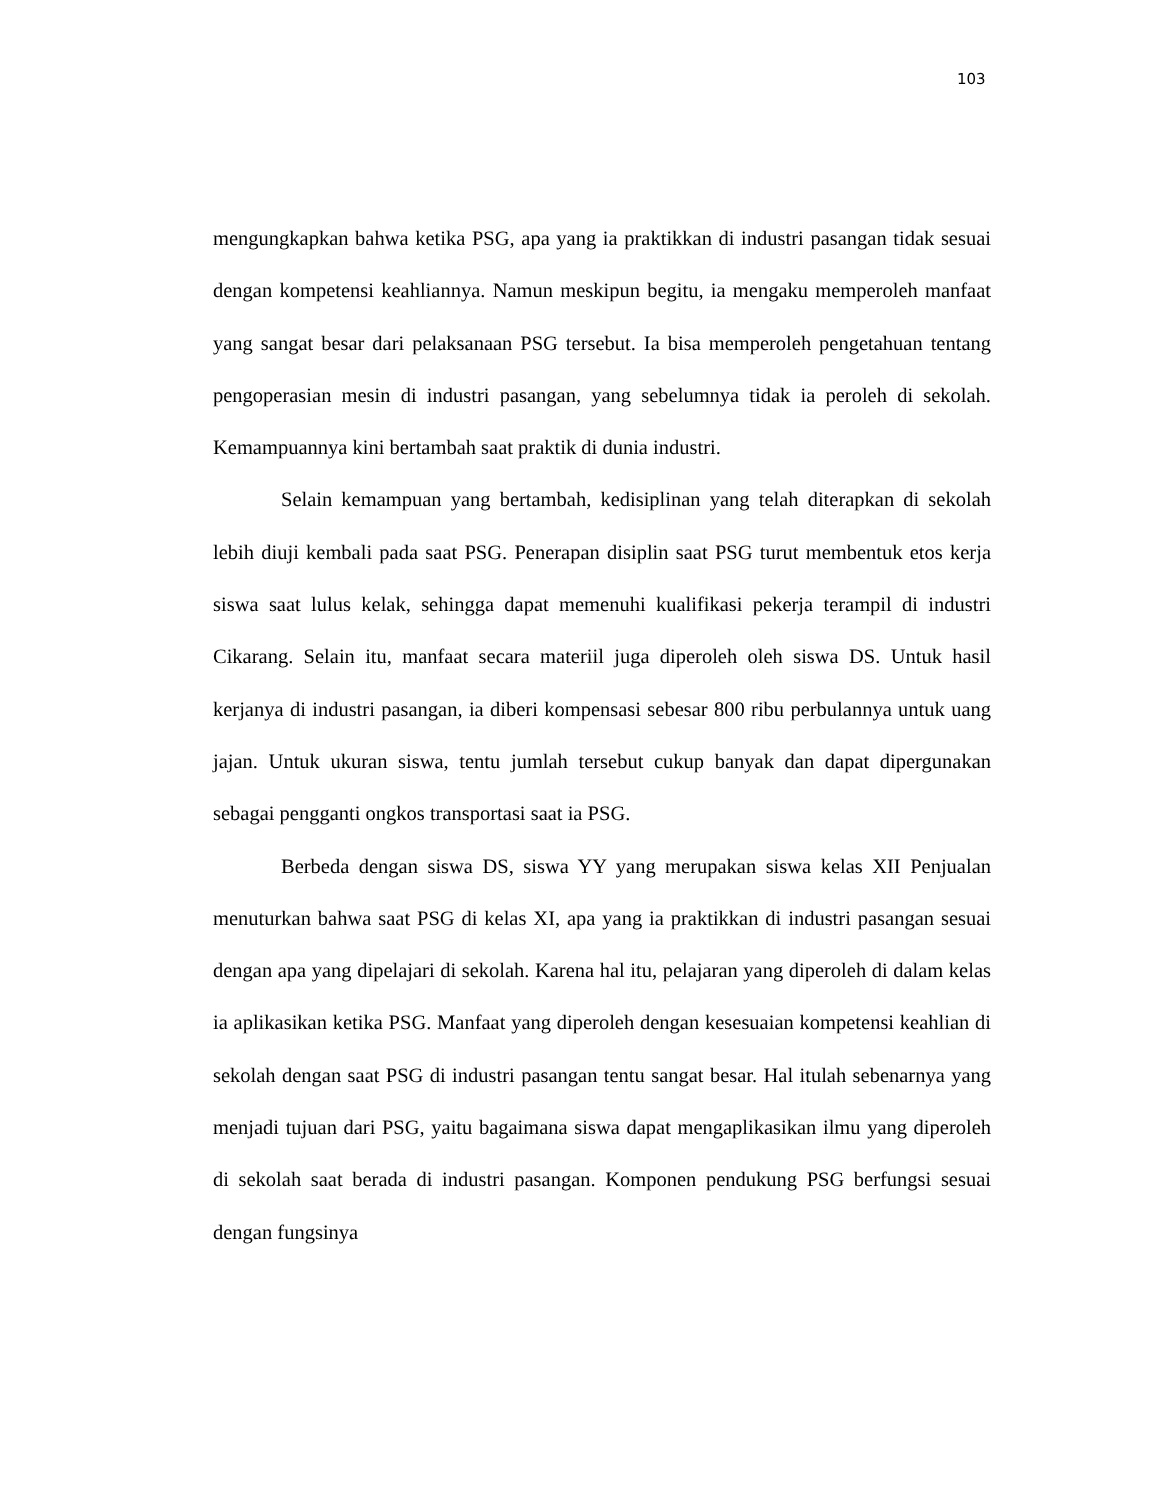103
mengungkapkan bahwa ketika PSG, apa yang ia praktikkan di industri pasangan tidak sesuai dengan kompetensi keahliannya. Namun meskipun begitu, ia mengaku memperoleh manfaat yang sangat besar dari pelaksanaan PSG tersebut. Ia bisa memperoleh pengetahuan tentang pengoperasian mesin di industri pasangan, yang sebelumnya tidak ia peroleh di sekolah. Kemampuannya kini bertambah saat praktik di dunia industri.
Selain kemampuan yang bertambah, kedisiplinan yang telah diterapkan di sekolah lebih diuji kembali pada saat PSG. Penerapan disiplin saat PSG turut membentuk etos kerja siswa saat lulus kelak, sehingga dapat memenuhi kualifikasi pekerja terampil di industri Cikarang. Selain itu, manfaat secara materiil juga diperoleh oleh siswa DS. Untuk hasil kerjanya di industri pasangan, ia diberi kompensasi sebesar 800 ribu perbulannya untuk uang jajan. Untuk ukuran siswa, tentu jumlah tersebut cukup banyak dan dapat dipergunakan sebagai pengganti ongkos transportasi saat ia PSG.
Berbeda dengan siswa DS, siswa YY yang merupakan siswa kelas XII Penjualan menuturkan bahwa saat PSG di kelas XI, apa yang ia praktikkan di industri pasangan sesuai dengan apa yang dipelajari di sekolah. Karena hal itu, pelajaran yang diperoleh di dalam kelas ia aplikasikan ketika PSG. Manfaat yang diperoleh dengan kesesuaian kompetensi keahlian di sekolah dengan saat PSG di industri pasangan tentu sangat besar. Hal itulah sebenarnya yang menjadi tujuan dari PSG, yaitu bagaimana siswa dapat mengaplikasikan ilmu yang diperoleh di sekolah saat berada di industri pasangan. Komponen pendukung PSG berfungsi sesuai dengan fungsinya